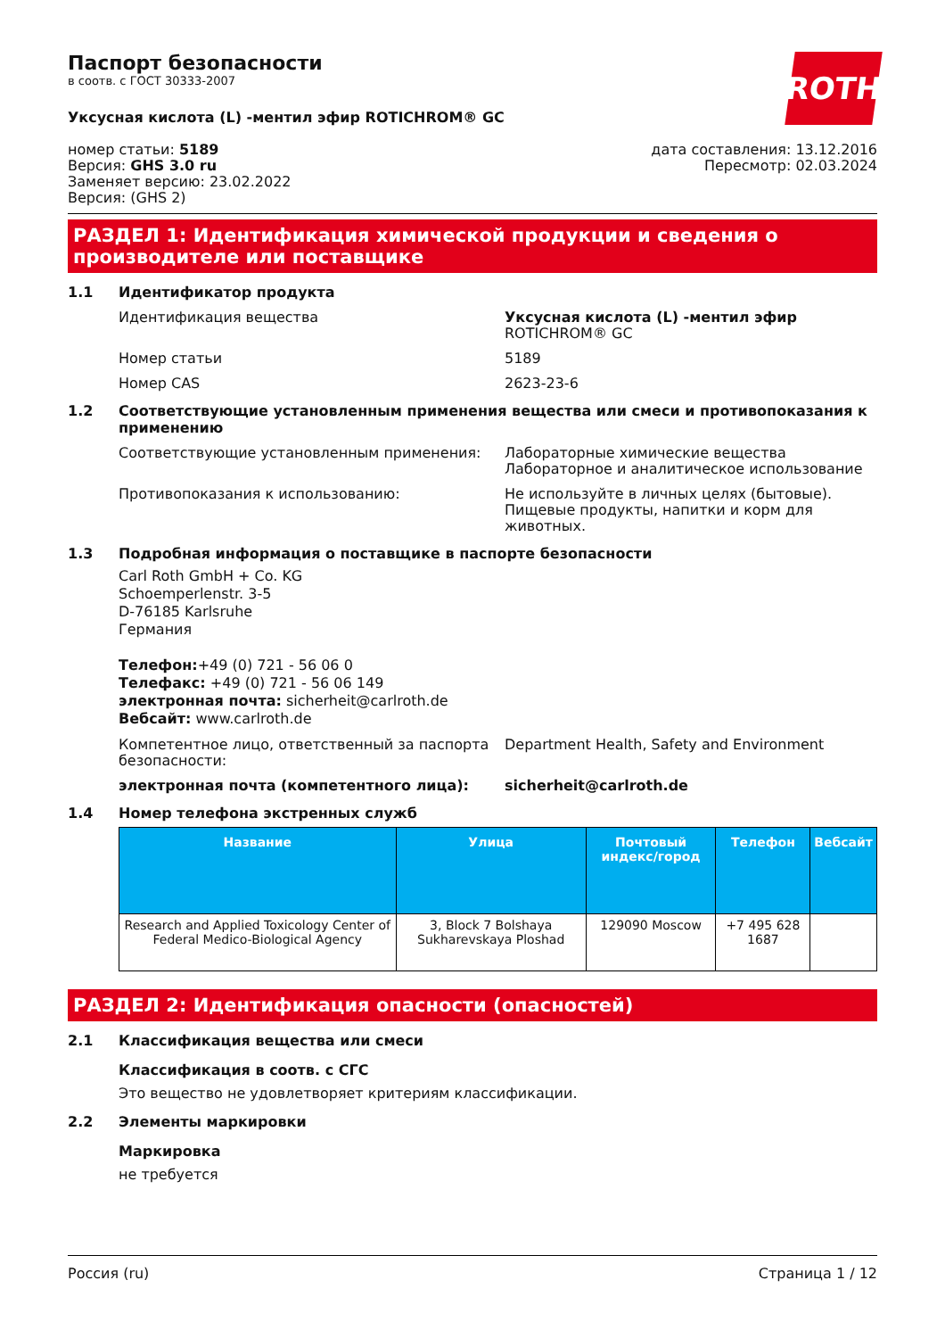ROTH
Паспорт безопасности
в соотв. с ГОСТ 30333-2007
Уксусная кислота (L) -ментил эфир ROTICHROM® GC
номер статьи: 5189
Версия: GHS 3.0 ru
Заменяет версию: 23.02.2022
Версия: (GHS 2)
дата составления: 13.12.2016
Пересмотр: 02.03.2024
РАЗДЕЛ 1: Идентификация химической продукции и сведения о производителе или поставщике
1.1 Идентификатор продукта
Идентификация вещества Уксусная кислота (L) -ментил эфир
ROTICHROM® GC
Номер статьи 5189
Номер CAS 2623-23-6
1.2 Соответствующие установленным применения вещества или смеси и противопоказания к применению
Соответствующие установленным применения: Лабораторные химические вещества
Лабораторное и аналитическое использование
Противопоказания к использованию: Не используйте в личных целях (бытовые). Пищевые продукты, напитки и корм для животных.
1.3 Подробная информация о поставщике в паспорте безопасности
Carl Roth GmbH + Co. KG
Schoemperlenstr. 3-5
D-76185 Karlsruhe
Германия
Телефон:+49 (0) 721 - 56 06 0
Телефакс: +49 (0) 721 - 56 06 149
электронная почта: sicherheit@carlroth.de
Вебсайт: www.carlroth.de
Компетентное лицо, ответственный за паспорта безопасности:
Department Health, Safety and Environment
электронная почта (компетентного лица): sicherheit@carlroth.de
1.4 Номер телефона экстренных служб
| Название | Улица | Почтовый индекс/город | Телефон | Вебсайт |
| --- | --- | --- | --- | --- |
| Research and Applied Toxicology Center of Federal Medico-Biological Agency | 3, Block 7 Bolshaya Sukharevskaya Ploshad | 129090 Moscow | +7 495 628 1687 | |
РАЗДЕЛ 2: Идентификация опасности (опасностей)
2.1 Классификация вещества или смеси
Классификация в соотв. с СГС
Это вещество не удовлетворяет критериям классификации.
2.2 Элементы маркировки
Маркировка
не требуется
Россия (ru) Страница 1 / 12